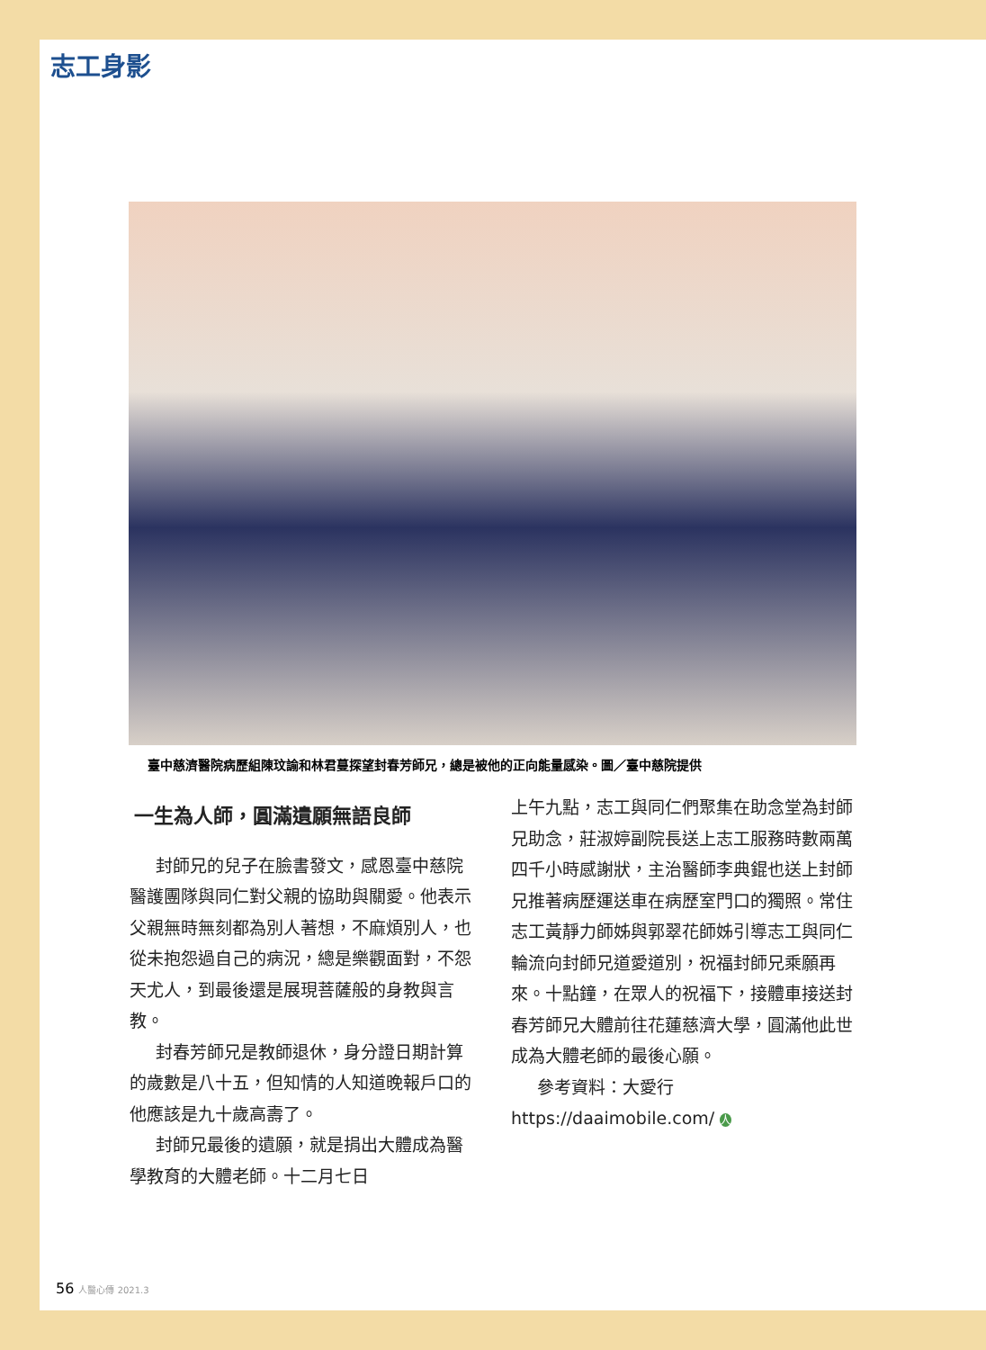志工身影
臺中慈濟醫院病歷組陳玟諭和林君蔓探望封春芳師兄，總是被他的正向能量感染。圖／臺中慈院提供
一生為人師，圓滿遺願無語良師
封師兄的兒子在臉書發文，感恩臺中慈院醫護團隊與同仁對父親的協助與關愛。他表示父親無時無刻都為別人著想，不麻煩別人，也從未抱怨過自己的病況，總是樂觀面對，不怨天尤人，到最後還是展現菩薩般的身教與言教。
封春芳師兄是教師退休，身分證日期計算的歲數是八十五，但知情的人知道晚報戶口的他應該是九十歲高壽了。
封師兄最後的遺願，就是捐出大體成為醫學教育的大體老師。十二月七日
上午九點，志工與同仁們聚集在助念堂為封師兄助念，莊淑婷副院長送上志工服務時數兩萬四千小時感謝狀，主治醫師李典錕也送上封師兄推著病歷運送車在病歷室門口的獨照。常住志工黃靜力師姊與郭翠花師姊引導志工與同仁輪流向封師兄道愛道別，祝福封師兄乘願再來。十點鐘，在眾人的祝福下，接體車接送封春芳師兄大體前往花蓮慈濟大學，圓滿他此世成為大體老師的最後心願。
參考資料：大愛行 https://daaimobile.com/ 人
56 人醫心傳 2021.3